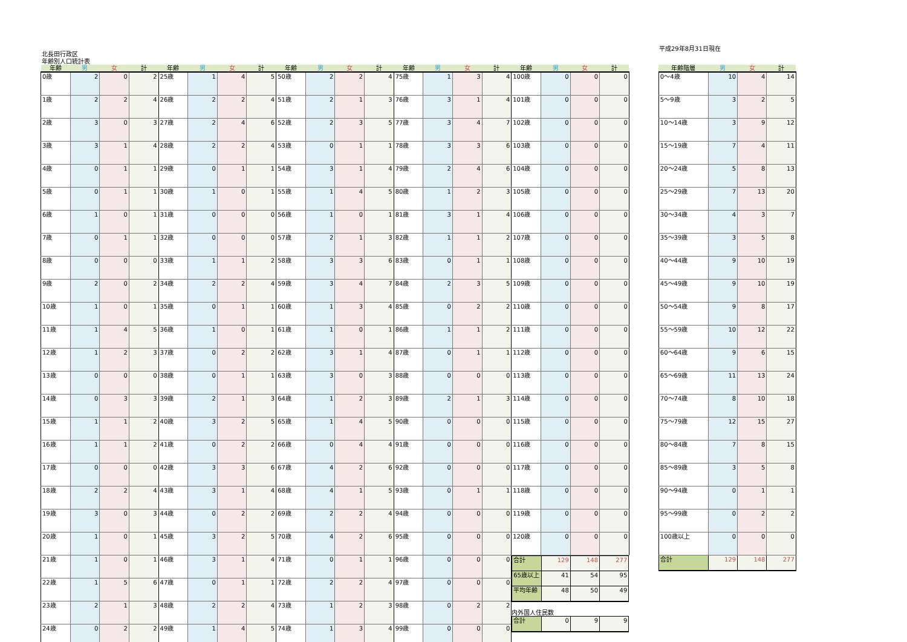平成29年8月31日現在
北長田行政区
年齢別人口統計表
| 年齢 | 男 | 女 | 計 | 年齢 | 男 | 女 | 計 | 年齢 | 男 | 女 | 計 | 年齢 | 男 | 女 | 計 | 年齢 | 男 | 女 | 計 |
| --- | --- | --- | --- | --- | --- | --- | --- | --- | --- | --- | --- | --- | --- | --- | --- | --- | --- | --- | --- |
| 0歳 | 2 | 0 | 2 | 25歳 | 1 | 4 | 5 | 50歳 | 2 | 2 | 4 | 75歳 | 1 | 3 | 4 | 100歳 | 0 | 0 | 0 |
| 1歳 | 2 | 2 | 4 | 26歳 | 2 | 2 | 4 | 51歳 | 2 | 1 | 3 | 76歳 | 3 | 1 | 4 | 101歳 | 0 | 0 | 0 |
| 2歳 | 3 | 0 | 3 | 27歳 | 2 | 4 | 6 | 52歳 | 2 | 3 | 5 | 77歳 | 3 | 4 | 7 | 102歳 | 0 | 0 | 0 |
| 3歳 | 3 | 1 | 4 | 28歳 | 2 | 2 | 4 | 53歳 | 0 | 1 | 1 | 78歳 | 3 | 3 | 6 | 103歳 | 0 | 0 | 0 |
| 4歳 | 0 | 1 | 1 | 29歳 | 0 | 1 | 1 | 54歳 | 3 | 1 | 4 | 79歳 | 2 | 4 | 6 | 104歳 | 0 | 0 | 0 |
| 5歳 | 0 | 1 | 1 | 30歳 | 1 | 0 | 1 | 55歳 | 1 | 4 | 5 | 80歳 | 1 | 2 | 3 | 105歳 | 0 | 0 | 0 |
| 6歳 | 1 | 0 | 1 | 31歳 | 0 | 0 | 0 | 56歳 | 1 | 0 | 1 | 81歳 | 3 | 1 | 4 | 106歳 | 0 | 0 | 0 |
| 7歳 | 0 | 1 | 1 | 32歳 | 0 | 0 | 0 | 57歳 | 2 | 1 | 3 | 82歳 | 1 | 1 | 2 | 107歳 | 0 | 0 | 0 |
| 8歳 | 0 | 0 | 0 | 33歳 | 1 | 1 | 2 | 58歳 | 3 | 3 | 6 | 83歳 | 0 | 1 | 1 | 108歳 | 0 | 0 | 0 |
| 9歳 | 2 | 0 | 2 | 34歳 | 2 | 2 | 4 | 59歳 | 3 | 4 | 7 | 84歳 | 2 | 3 | 5 | 109歳 | 0 | 0 | 0 |
| 10歳 | 1 | 0 | 1 | 35歳 | 0 | 1 | 1 | 60歳 | 1 | 3 | 4 | 85歳 | 0 | 2 | 2 | 110歳 | 0 | 0 | 0 |
| 11歳 | 1 | 4 | 5 | 36歳 | 1 | 0 | 1 | 61歳 | 1 | 0 | 1 | 86歳 | 1 | 1 | 2 | 111歳 | 0 | 0 | 0 |
| 12歳 | 1 | 2 | 3 | 37歳 | 0 | 2 | 2 | 62歳 | 3 | 1 | 4 | 87歳 | 0 | 1 | 1 | 112歳 | 0 | 0 | 0 |
| 13歳 | 0 | 0 | 0 | 38歳 | 0 | 1 | 1 | 63歳 | 3 | 0 | 3 | 88歳 | 0 | 0 | 0 | 113歳 | 0 | 0 | 0 |
| 14歳 | 0 | 3 | 3 | 39歳 | 2 | 1 | 3 | 64歳 | 1 | 2 | 3 | 89歳 | 2 | 1 | 3 | 114歳 | 0 | 0 | 0 |
| 15歳 | 1 | 1 | 2 | 40歳 | 3 | 2 | 5 | 65歳 | 1 | 4 | 5 | 90歳 | 0 | 0 | 0 | 115歳 | 0 | 0 | 0 |
| 16歳 | 1 | 1 | 2 | 41歳 | 0 | 2 | 2 | 66歳 | 0 | 4 | 4 | 91歳 | 0 | 0 | 0 | 116歳 | 0 | 0 | 0 |
| 17歳 | 0 | 0 | 0 | 42歳 | 3 | 3 | 6 | 67歳 | 4 | 2 | 6 | 92歳 | 0 | 0 | 0 | 117歳 | 0 | 0 | 0 |
| 18歳 | 2 | 2 | 4 | 43歳 | 3 | 1 | 4 | 68歳 | 4 | 1 | 5 | 93歳 | 0 | 1 | 1 | 118歳 | 0 | 0 | 0 |
| 19歳 | 3 | 0 | 3 | 44歳 | 0 | 2 | 2 | 69歳 | 2 | 2 | 4 | 94歳 | 0 | 0 | 0 | 119歳 | 0 | 0 | 0 |
| 20歳 | 1 | 0 | 1 | 45歳 | 3 | 2 | 5 | 70歳 | 4 | 2 | 6 | 95歳 | 0 | 0 | 0 | 120歳 | 0 | 0 | 0 |
| 21歳 | 1 | 0 | 1 | 46歳 | 3 | 1 | 4 | 71歳 | 0 | 1 | 1 | 96歳 | 0 | 0 | 0 | / 合計 / 129 / 148 / 277 / / 65歳以上 / 41 / 54 / 95 / / 平均年齢 / 48 / 50 / 49 / 内外国人住民数 / 合計 / 0 / 9 / 9 / | | | |
| 22歳 | 1 | 5 | 6 | 47歳 | 0 | 1 | 1 | 72歳 | 2 | 2 | 4 | 97歳 | 0 | 0 | 0 | | | | |
| 23歳 | 2 | 1 | 3 | 48歳 | 2 | 2 | 4 | 73歳 | 1 | 2 | 3 | 98歳 | 0 | 2 | 2 | | | | |
| 24歳 | 0 | 2 | 2 | 49歳 | 1 | 4 | 5 | 74歳 | 1 | 3 | 4 | 99歳 | 0 | 0 | 0 | | | | |
| 年齢階層 | 男 | 女 | 計 |
| --- | --- | --- | --- |
| 0～4歳 | 10 | 4 | 14 |
| 5～9歳 | 3 | 2 | 5 |
| 10～14歳 | 3 | 9 | 12 |
| 15～19歳 | 7 | 4 | 11 |
| 20～24歳 | 5 | 8 | 13 |
| 25～29歳 | 7 | 13 | 20 |
| 30～34歳 | 4 | 3 | 7 |
| 35～39歳 | 3 | 5 | 8 |
| 40～44歳 | 9 | 10 | 19 |
| 45～49歳 | 9 | 10 | 19 |
| 50～54歳 | 9 | 8 | 17 |
| 55～59歳 | 10 | 12 | 22 |
| 60～64歳 | 9 | 6 | 15 |
| 65～69歳 | 11 | 13 | 24 |
| 70～74歳 | 8 | 10 | 18 |
| 75～79歳 | 12 | 15 | 27 |
| 80～84歳 | 7 | 8 | 15 |
| 85～89歳 | 3 | 5 | 8 |
| 90～94歳 | 0 | 1 | 1 |
| 95～99歳 | 0 | 2 | 2 |
| 100歳以上 | 0 | 0 | 0 |
| 合計 | 129 | 148 | 277 |